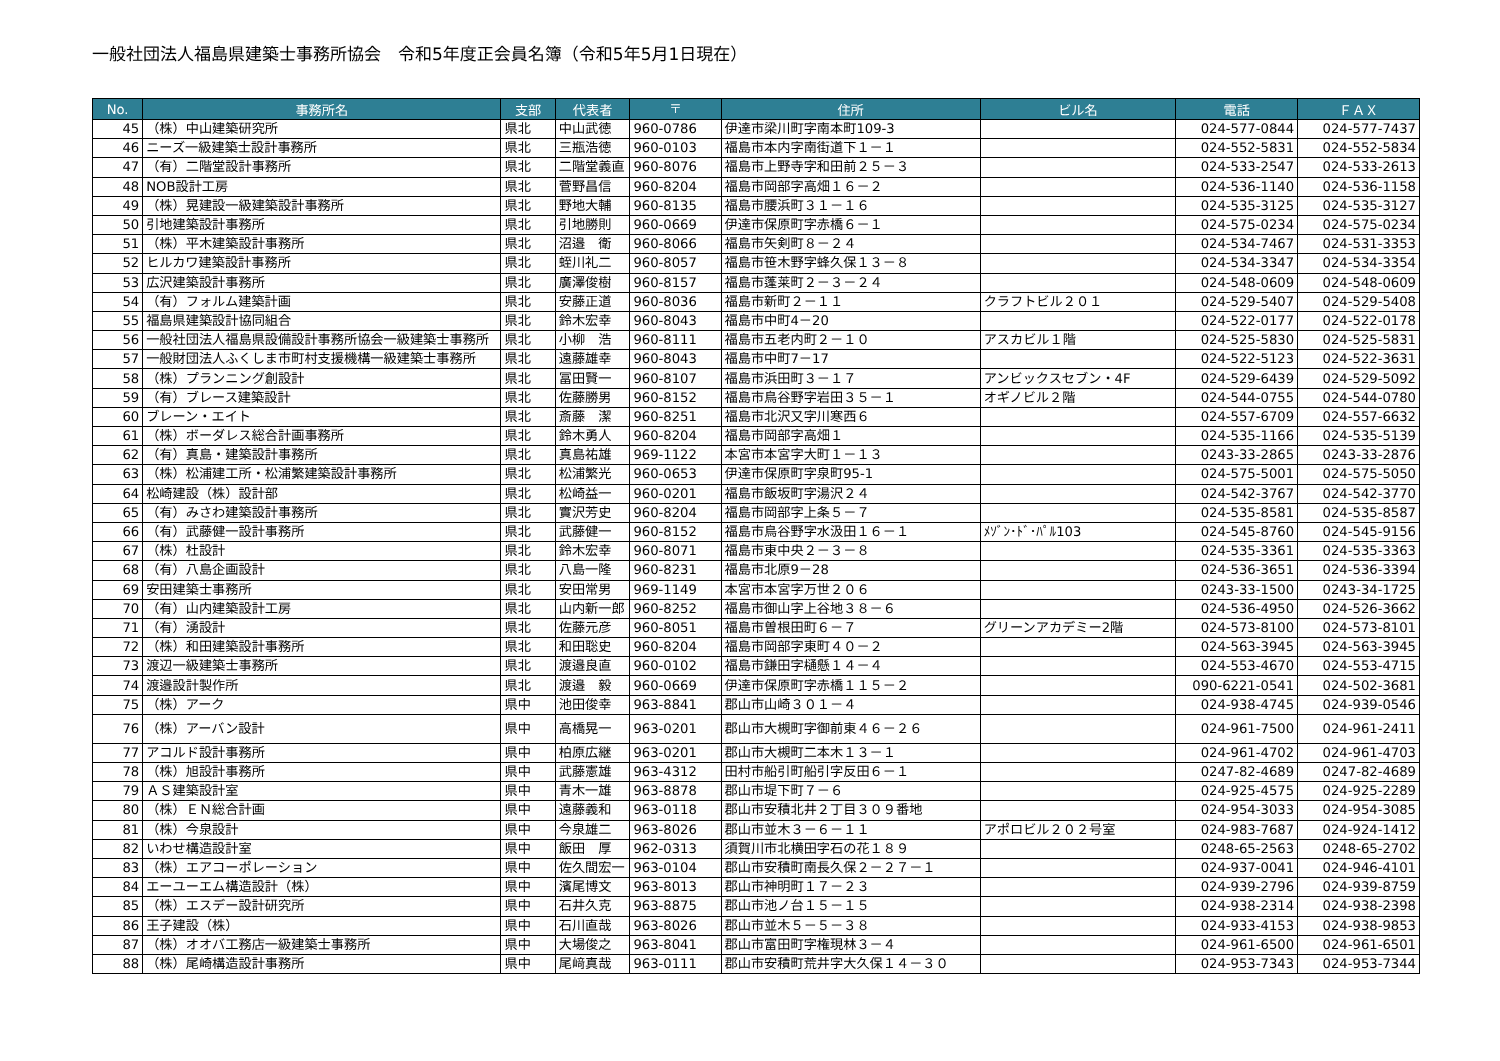一般社団法人福島県建築士事務所協会　令和5年度正会員名簿（令和5年5月1日現在）
| No. | 事務所名 | 支部 | 代表者 | 〒 | 住所 | ビル名 | 電話 | ＦＡＸ |
| --- | --- | --- | --- | --- | --- | --- | --- | --- |
| 45 | （株）中山建築研究所 | 県北 | 中山武徳 | 960-0786 | 伊達市梁川町字南本町109-3 | | 024-577-0844 | 024-577-7437 |
| 46 | ニーズ一級建築士設計事務所 | 県北 | 三瓶浩徳 | 960-0103 | 福島市本内字南街道下１－１ | | 024-552-5831 | 024-552-5834 |
| 47 | （有）二階堂設計事務所 | 県北 | 二階堂義直 | 960-8076 | 福島市上野寺字和田前２５－３ | | 024-533-2547 | 024-533-2613 |
| 48 | NOB設計工房 | 県北 | 菅野昌信 | 960-8204 | 福島市岡部字高畑１６－２ | | 024-536-1140 | 024-536-1158 |
| 49 | （株）晃建設一級建築設計事務所 | 県北 | 野地大輔 | 960-8135 | 福島市腰浜町３１－１６ | | 024-535-3125 | 024-535-3127 |
| 50 | 引地建築設計事務所 | 県北 | 引地勝則 | 960-0669 | 伊達市保原町字赤橋６－１ | | 024-575-0234 | 024-575-0234 |
| 51 | （株）平木建築設計事務所 | 県北 | 沼邉 衛 | 960-8066 | 福島市矢剣町８－２４ | | 024-534-7467 | 024-531-3353 |
| 52 | ヒルカワ建築設計事務所 | 県北 | 蛭川礼二 | 960-8057 | 福島市笹木野字蜂久保１３－８ | | 024-534-3347 | 024-534-3354 |
| 53 | 広沢建築設計事務所 | 県北 | 廣澤俊樹 | 960-8157 | 福島市蓬莱町２－３－２４ | | 024-548-0609 | 024-548-0609 |
| 54 | （有）フォルム建築計画 | 県北 | 安藤正道 | 960-8036 | 福島市新町２－１１ | クラフトビル２０１ | 024-529-5407 | 024-529-5408 |
| 55 | 福島県建築設計協同組合 | 県北 | 鈴木宏幸 | 960-8043 | 福島市中町4－20 | | 024-522-0177 | 024-522-0178 |
| 56 | 一般社団法人福島県設備設計事務所協会一級建築士事務所 | 県北 | 小柳 浩 | 960-8111 | 福島市五老内町２－１０ | アスカビル１階 | 024-525-5830 | 024-525-5831 |
| 57 | 一般財団法人ふくしま市町村支援機構一級建築士事務所 | 県北 | 遠藤雄幸 | 960-8043 | 福島市中町7－17 | | 024-522-5123 | 024-522-3631 |
| 58 | （株）プランニング創設計 | 県北 | 冨田賢一 | 960-8107 | 福島市浜田町３－１７ | アンビックスセブン・4F | 024-529-6439 | 024-529-5092 |
| 59 | （有）ブレース建築設計 | 県北 | 佐藤勝男 | 960-8152 | 福島市鳥谷野字岩田３５－１ | オギノビル２階 | 024-544-0755 | 024-544-0780 |
| 60 | ブレーン・エイト | 県北 | 斎藤 潔 | 960-8251 | 福島市北沢又字川寒西６ | | 024-557-6709 | 024-557-6632 |
| 61 | （株）ボーダレス総合計画事務所 | 県北 | 鈴木勇人 | 960-8204 | 福島市岡部字高畑１ | | 024-535-1166 | 024-535-5139 |
| 62 | （有）真島・建築設計事務所 | 県北 | 真島祐雄 | 969-1122 | 本宮市本宮字大町１－１３ | | 0243-33-2865 | 0243-33-2876 |
| 63 | （株）松浦建工所・松浦繁建築設計事務所 | 県北 | 松浦繁光 | 960-0653 | 伊達市保原町字泉町95-1 | | 024-575-5001 | 024-575-5050 |
| 64 | 松崎建設（株）設計部 | 県北 | 松崎益一 | 960-0201 | 福島市飯坂町字湯沢２４ | | 024-542-3767 | 024-542-3770 |
| 65 | （有）みさわ建築設計事務所 | 県北 | 實沢芳史 | 960-8204 | 福島市岡部字上条５－７ | | 024-535-8581 | 024-535-8587 |
| 66 | （有）武藤健一設計事務所 | 県北 | 武藤健一 | 960-8152 | 福島市鳥谷野字水汲田１６－１ | ﾒｿﾞﾝ･ﾄﾞ･ﾊﾟﾙ103 | 024-545-8760 | 024-545-9156 |
| 67 | （株）杜設計 | 県北 | 鈴木宏幸 | 960-8071 | 福島市東中央２－３－８ | | 024-535-3361 | 024-535-3363 |
| 68 | （有）八島企画設計 | 県北 | 八島一隆 | 960-8231 | 福島市北原9－28 | | 024-536-3651 | 024-536-3394 |
| 69 | 安田建築士事務所 | 県北 | 安田常男 | 969-1149 | 本宮市本宮字万世２０６ | | 0243-33-1500 | 0243-34-1725 |
| 70 | （有）山内建築設計工房 | 県北 | 山内新一郎 | 960-8252 | 福島市御山字上谷地３８－６ | | 024-536-4950 | 024-526-3662 |
| 71 | （有）湧設計 | 県北 | 佐藤元彦 | 960-8051 | 福島市曽根田町６－７ | グリーンアカデミー2階 | 024-573-8100 | 024-573-8101 |
| 72 | （株）和田建築設計事務所 | 県北 | 和田聡史 | 960-8204 | 福島市岡部字東町４０－２ | | 024-563-3945 | 024-563-3945 |
| 73 | 渡辺一級建築士事務所 | 県北 | 渡邉良直 | 960-0102 | 福島市鎌田字樋懸１４－４ | | 024-553-4670 | 024-553-4715 |
| 74 | 渡邉設計製作所 | 県北 | 渡邉 毅 | 960-0669 | 伊達市保原町字赤橋１１５－２ | | 090-6221-0541 | 024-502-3681 |
| 75 | （株）アーク | 県中 | 池田俊幸 | 963-8841 | 郡山市山崎３０１－４ | | 024-938-4745 | 024-939-0546 |
| 76 | （株）アーバン設計 | 県中 | 高橋晃一 | 963-0201 | 郡山市大槻町字御前東４６－２６ | | 024-961-7500 | 024-961-2411 |
| 77 | アコルド設計事務所 | 県中 | 柏原広継 | 963-0201 | 郡山市大槻町二本木１３－１ | | 024-961-4702 | 024-961-4703 |
| 78 | （株）旭設計事務所 | 県中 | 武藤憲雄 | 963-4312 | 田村市船引町船引字反田６－１ | | 0247-82-4689 | 0247-82-4689 |
| 79 | ＡＳ建築設計室 | 県中 | 青木一雄 | 963-8878 | 郡山市堤下町７－６ | | 024-925-4575 | 024-925-2289 |
| 80 | （株）ＥＮ総合計画 | 県中 | 遠藤義和 | 963-0118 | 郡山市安積北井２丁目３０９番地 | | 024-954-3033 | 024-954-3085 |
| 81 | （株）今泉設計 | 県中 | 今泉雄二 | 963-8026 | 郡山市並木３－６－１１ | アポロビル２０２号室 | 024-983-7687 | 024-924-1412 |
| 82 | いわせ構造設計室 | 県中 | 飯田 厚 | 962-0313 | 須賀川市北横田字石の花１８９ | | 0248-65-2563 | 0248-65-2702 |
| 83 | （株）エアコーポレーション | 県中 | 佐久間宏一 | 963-0104 | 郡山市安積町南長久保２－２７－１ | | 024-937-0041 | 024-946-4101 |
| 84 | エーユーエム構造設計（株） | 県中 | 濱尾博文 | 963-8013 | 郡山市神明町１７－２３ | | 024-939-2796 | 024-939-8759 |
| 85 | （株）エスデー設計研究所 | 県中 | 石井久克 | 963-8875 | 郡山市池ノ台１５－１５ | | 024-938-2314 | 024-938-2398 |
| 86 | 王子建設（株） | 県中 | 石川直哉 | 963-8026 | 郡山市並木５－５－３８ | | 024-933-4153 | 024-938-9853 |
| 87 | （株）オオバ工務店一級建築士事務所 | 県中 | 大場俊之 | 963-8041 | 郡山市富田町字権現林３－４ | | 024-961-6500 | 024-961-6501 |
| 88 | （株）尾崎構造設計事務所 | 県中 | 尾﨑真哉 | 963-0111 | 郡山市安積町荒井字大久保１４－３０ | | 024-953-7343 | 024-953-7344 |